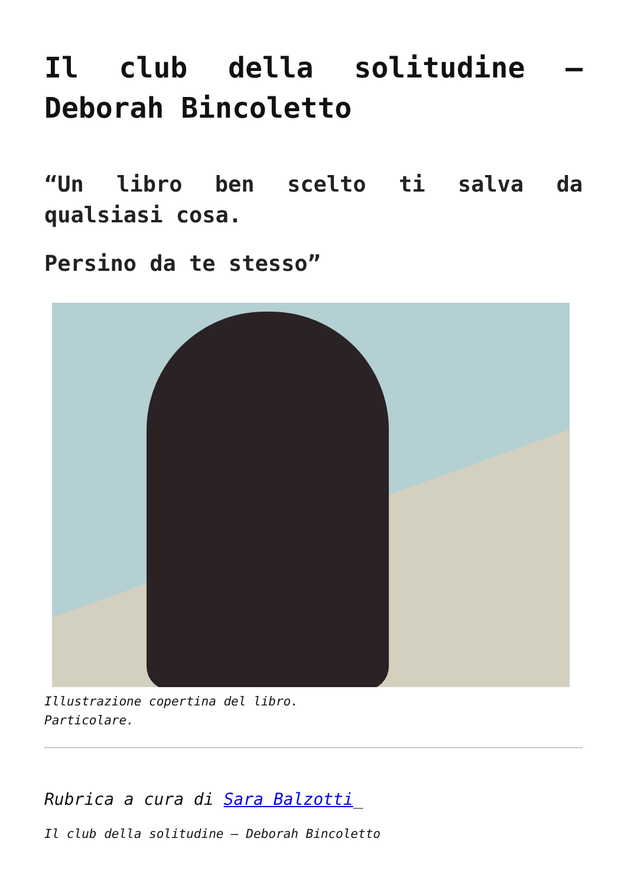Il club della solitudine – Deborah Bincoletto
“Un libro ben scelto ti salva da qualsiasi cosa.
Persino da te stesso”
Illustrazione copertina del libro.
Particolare.
Rubrica a cura di Sara Balzotti_
Il club della solitudine – Deborah Bincoletto